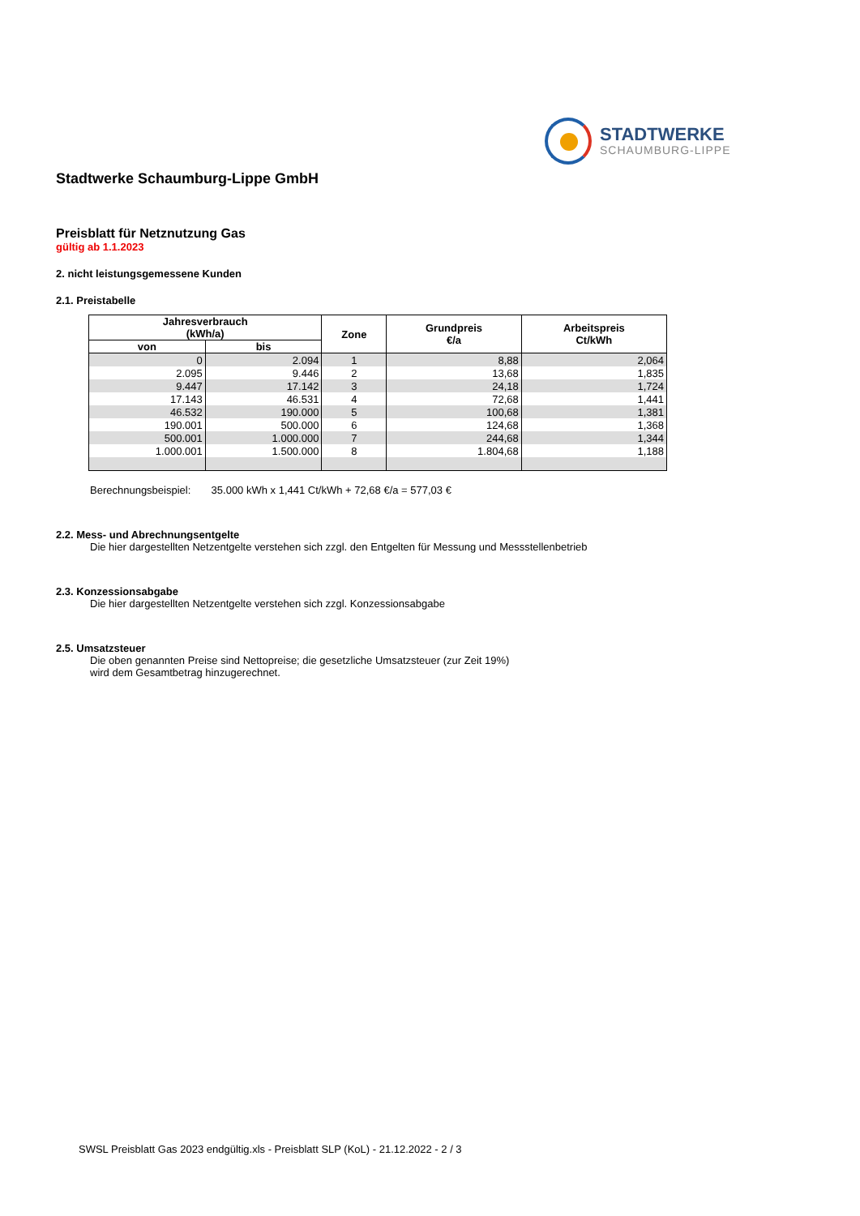STADTWERKE
SCHAUMBURG-LIPPE
Stadtwerke Schaumburg-Lippe GmbH
Preisblatt für Netznutzung Gas
gültig ab 1.1.2023
2. nicht leistungsgemessene Kunden
2.1. Preistabelle
| Jahresverbrauch (kWh/a) | | Zone | Grundpreis €/a | Arbeitspreis Ct/kWh |
| --- | --- | --- | --- | --- |
| von | bis | | | |
| 0 | 2.094 | 1 | 8,88 | 2,064 |
| 2.095 | 9.446 | 2 | 13,68 | 1,835 |
| 9.447 | 17.142 | 3 | 24,18 | 1,724 |
| 17.143 | 46.531 | 4 | 72,68 | 1,441 |
| 46.532 | 190.000 | 5 | 100,68 | 1,381 |
| 190.001 | 500.000 | 6 | 124,68 | 1,368 |
| 500.001 | 1.000.000 | 7 | 244,68 | 1,344 |
| 1.000.001 | 1.500.000 | 8 | 1.804,68 | 1,188 |
Berechnungsbeispiel: 35.000 kWh x 1,441 Ct/kWh + 72,68 €/a = 577,03 €
2.2. Mess- und Abrechnungsentgelte
Die hier dargestellten Netzentgelte verstehen sich zzgl. den Entgelten für Messung und Messstellenbetrieb
2.3. Konzessionsabgabe
Die hier dargestellten Netzentgelte verstehen sich zzgl. Konzessionsabgabe
2.5. Umsatzsteuer
Die oben genannten Preise sind Nettopreise; die gesetzliche Umsatzsteuer (zur Zeit 19%)
wird dem Gesamtbetrag hinzugerechnet.
SWSL Preisblatt Gas 2023 endgültig.xls - Preisblatt SLP (KoL) - 21.12.2022 - 2 / 3